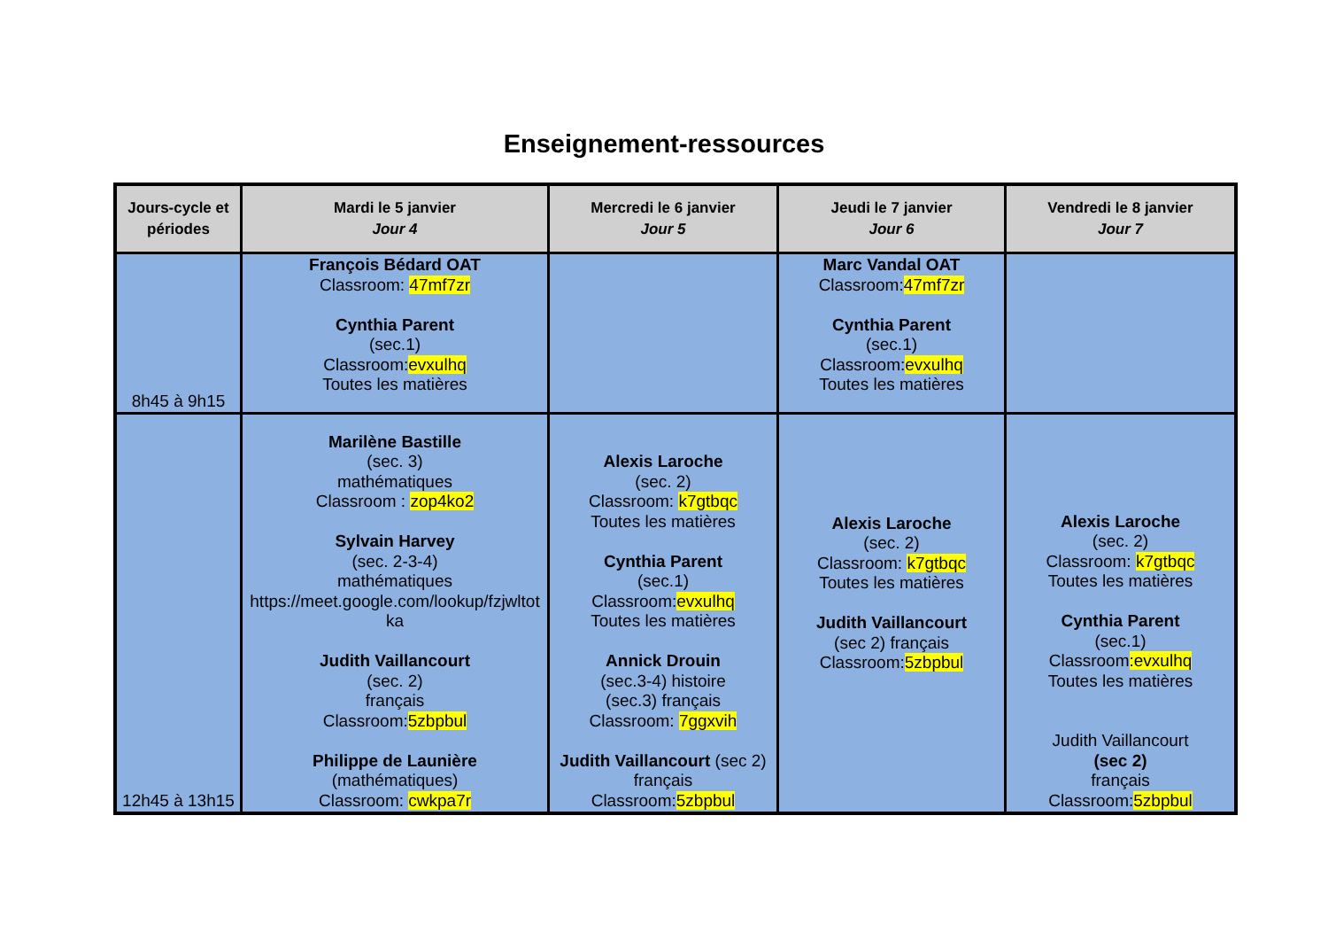Enseignement-ressources
| Jours-cycle et périodes | Mardi le 5 janvier Jour 4 | Mercredi le 6 janvier Jour 5 | Jeudi le 7 janvier Jour 6 | Vendredi le 8 janvier Jour 7 |
| --- | --- | --- | --- | --- |
| 8h45 à 9h15 | François Bédard OAT Classroom: 47mf7zr Cynthia Parent (sec.1) Classroom: evxulhq Toutes les matières | | Marc Vandal OAT Classroom: 47mf7zr Cynthia Parent (sec.1) Classroom: evxulhq Toutes les matières | |
| 12h45 à 13h15 | Marilène Bastille (sec. 3) mathématiques Classroom : zop4ko2 Sylvain Harvey (sec. 2-3-4) mathématiques https://meet.google.com/lookup/fzjwltot ka Judith Vaillancourt (sec. 2) français Classroom: 5zbpbul Philippe de Launière (mathématiques) Classroom: cwkpa7r | Alexis Laroche (sec. 2) Classroom: k7gtbqc Toutes les matières Cynthia Parent (sec.1) Classroom: evxulhq Toutes les matières Annick Drouin (sec.3-4) histoire (sec.3) français Classroom: 7ggxvih Judith Vaillancourt (sec 2) français Classroom: 5zbpbul | Alexis Laroche (sec. 2) Classroom: k7gtbqc Toutes les matières Judith Vaillancourt (sec 2) français Classroom: 5zbpbul | Alexis Laroche (sec. 2) Classroom: k7gtbqc Toutes les matières Cynthia Parent (sec.1) Classroom :evxulhq Toutes les matières Judith Vaillancourt (sec 2) français Classroom: 5zbpbul |